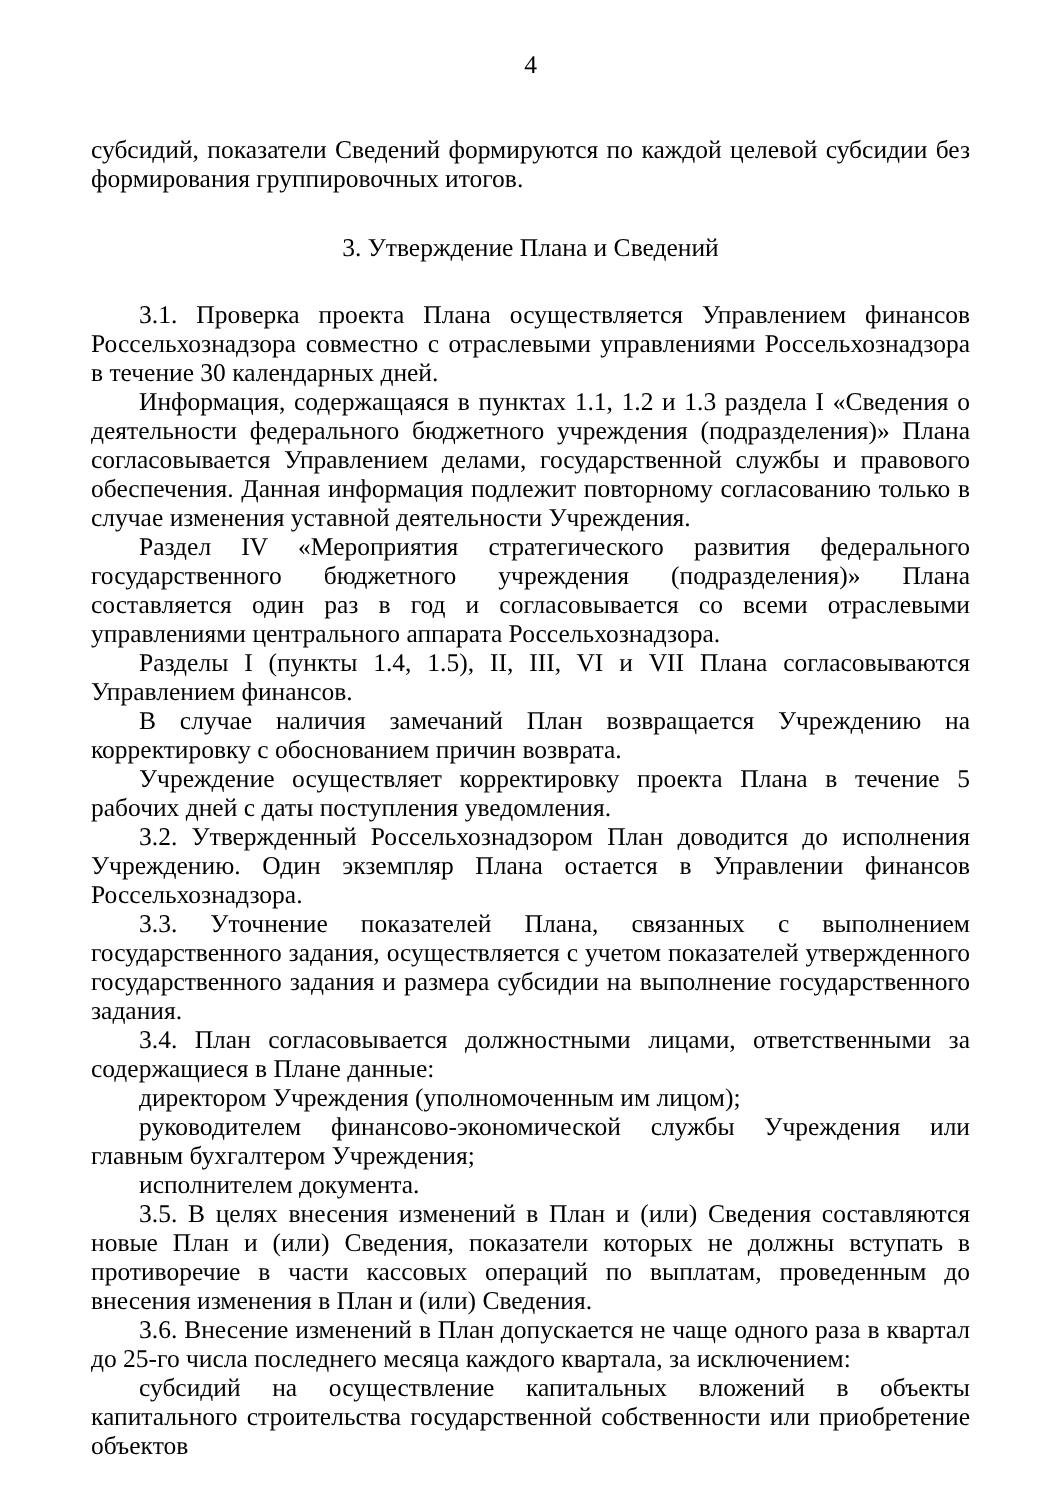4
субсидий, показатели Сведений формируются по каждой целевой субсидии без формирования группировочных итогов.
3. Утверждение Плана и Сведений
3.1. Проверка проекта Плана осуществляется Управлением финансов Россельхознадзора совместно с отраслевыми управлениями Россельхознадзора в течение 30 календарных дней.
Информация, содержащаяся в пунктах 1.1, 1.2 и 1.3 раздела I «Сведения о деятельности федерального бюджетного учреждения (подразделения)» Плана согласовывается Управлением делами, государственной службы и правового обеспечения. Данная информация подлежит повторному согласованию только в случае изменения уставной деятельности Учреждения.
Раздел IV «Мероприятия стратегического развития федерального государственного бюджетного учреждения (подразделения)» Плана составляется один раз в год и согласовывается со всеми отраслевыми управлениями центрального аппарата Россельхознадзора.
Разделы I (пункты 1.4, 1.5), II, III, VI и VII Плана согласовываются Управлением финансов.
В случае наличия замечаний План возвращается Учреждению на корректировку с обоснованием причин возврата.
Учреждение осуществляет корректировку проекта Плана в течение 5 рабочих дней с даты поступления уведомления.
3.2. Утвержденный Россельхознадзором План доводится до исполнения Учреждению. Один экземпляр Плана остается в Управлении финансов Россельхознадзора.
3.3. Уточнение показателей Плана, связанных с выполнением государственного задания, осуществляется с учетом показателей утвержденного государственного задания и размера субсидии на выполнение государственного задания.
3.4. План согласовывается должностными лицами, ответственными за содержащиеся в Плане данные:
директором Учреждения (уполномоченным им лицом);
руководителем финансово-экономической службы Учреждения или главным бухгалтером Учреждения;
исполнителем документа.
3.5. В целях внесения изменений в План и (или) Сведения составляются новые План и (или) Сведения, показатели которых не должны вступать в противоречие в части кассовых операций по выплатам, проведенным до внесения изменения в План и (или) Сведения.
3.6. Внесение изменений в План допускается не чаще одного раза в квартал до 25-го числа последнего месяца каждого квартала, за исключением:
субсидий на осуществление капитальных вложений в объекты капитального строительства государственной собственности или приобретение объектов